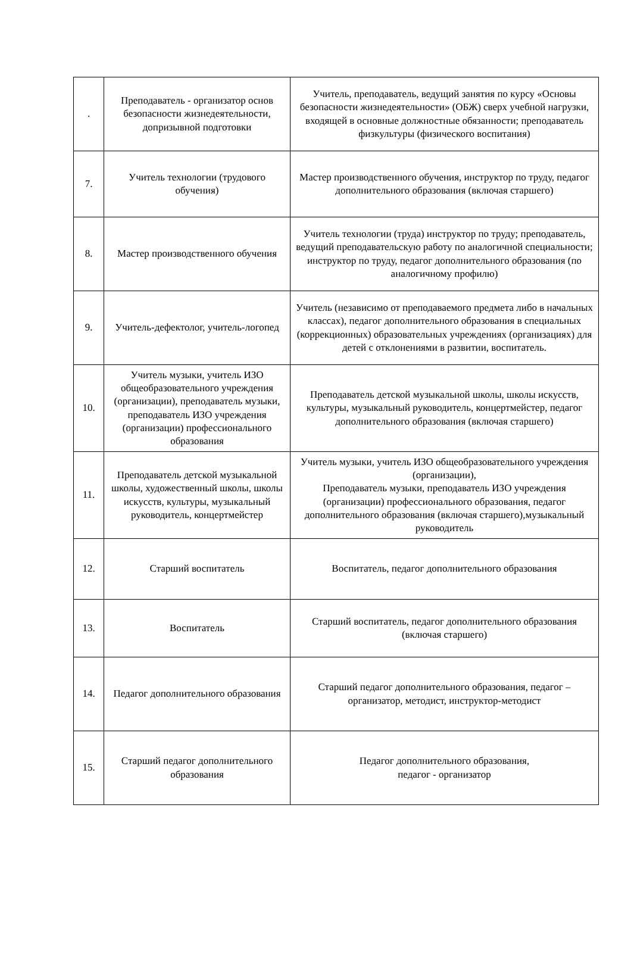| . | Преподаватель - организатор основ безопасности жизнедеятельности, допризывной подготовки | Учитель, преподаватель, ведущий занятия по курсу «Основы безопасности жизнедеятельности» (ОБЖ) сверх учебной нагрузки, входящей в основные должностные обязанности; преподаватель физкультуры (физического воспитания) |
| 7. | Учитель технологии (трудового обучения) | Мастер производственного обучения, инструктор по труду, педагог дополнительного образования (включая старшего) |
| 8. | Мастер производственного обучения | Учитель технологии (труда) инструктор по труду; преподаватель, ведущий преподавательскую работу по аналогичной специальности; инструктор по труду, педагог дополнительного образования (по аналогичному профилю) |
| 9. | Учитель-дефектолог, учитель-логопед | Учитель (независимо от преподаваемого предмета либо в начальных классах), педагог дополнительного образования в специальных (коррекционных) образовательных учреждениях (организациях) для детей с отклонениями в развитии, воспитатель. |
| 10. | Учитель музыки, учитель ИЗО общеобразовательного учреждения (организации), преподаватель музыки, преподаватель ИЗО учреждения (организации) профессионального образования | Преподаватель детской музыкальной школы, школы искусств, культуры, музыкальный руководитель, концертмейстер, педагог дополнительного образования (включая старшего) |
| 11. | Преподаватель детской музыкальной школы, художественный школы, школы искусств, культуры, музыкальный руководитель, концертмейстер | Учитель музыки, учитель ИЗО общеобразовательного учреждения (организации), Преподаватель музыки, преподаватель ИЗО учреждения (организации) профессионального образования, педагог дополнительного образования (включая старшего),музыкальный руководитель |
| 12. | Старший воспитатель | Воспитатель, педагог дополнительного образования |
| 13. | Воспитатель | Старший воспитатель, педагог дополнительного образования (включая старшего) |
| 14. | Педагог дополнительного образования | Старший педагог дополнительного образования, педагог – организатор, методист, инструктор-методист |
| 15. | Старший педагог дополнительного образования | Педагог дополнительного образования, педагог - организатор |